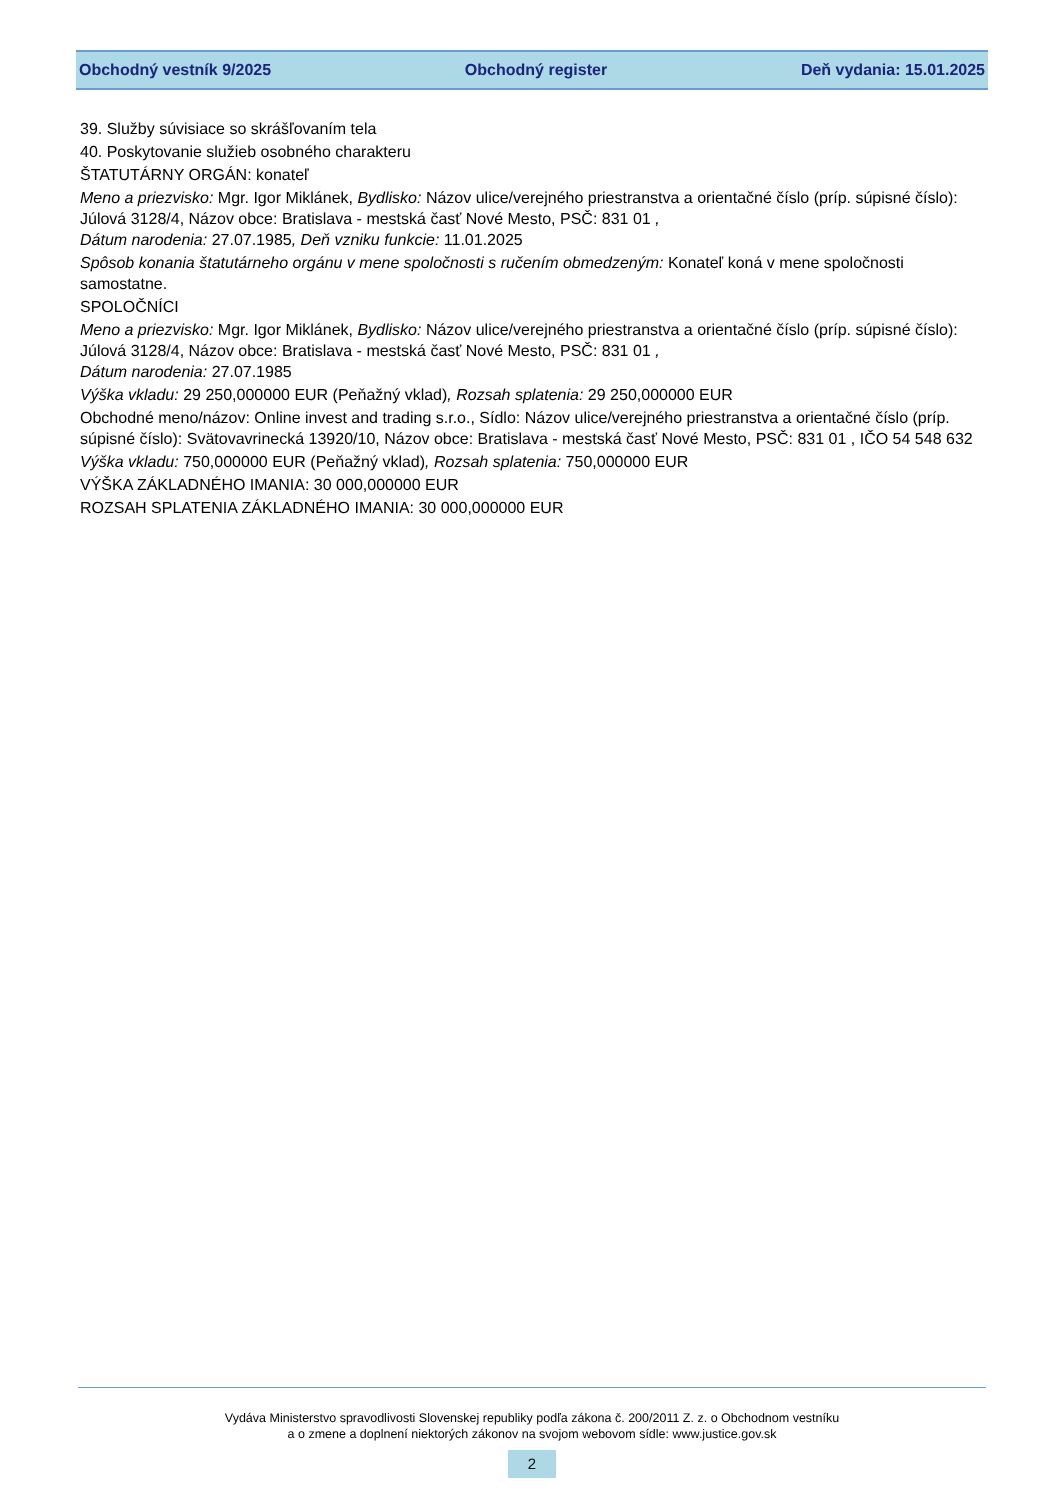Obchodný vestník 9/2025 Obchodný register Deň vydania: 15.01.2025
39. Služby súvisiace so skrášľovaním tela
40. Poskytovanie služieb osobného charakteru
ŠTATUTÁRNY ORGÁN: konateľ
Meno a priezvisko: Mgr. Igor Miklánek, Bydlisko: Názov ulice/verejného priestranstva a orientačné číslo (príp. súpisné číslo): Júlová 3128/4, Názov obce: Bratislava - mestská časť Nové Mesto, PSČ: 831 01 ,
Dátum narodenia: 27.07.1985, Deň vzniku funkcie: 11.01.2025
Spôsob konania štatutárneho orgánu v mene spoločnosti s ručením obmedzeným: Konateľ koná v mene spoločnosti samostatne.
SPOLOČNÍCI
Meno a priezvisko: Mgr. Igor Miklánek, Bydlisko: Názov ulice/verejného priestranstva a orientačné číslo (príp. súpisné číslo): Júlová 3128/4, Názov obce: Bratislava - mestská časť Nové Mesto, PSČ: 831 01 ,
Dátum narodenia: 27.07.1985
Výška vkladu: 29 250,000000 EUR (Peňažný vklad), Rozsah splatenia: 29 250,000000 EUR
Obchodné meno/názov: Online invest and trading s.r.o., Sídlo: Názov ulice/verejného priestranstva a orientačné číslo (príp. súpisné číslo): Svätovavrinecká 13920/10, Názov obce: Bratislava - mestská časť Nové Mesto, PSČ: 831 01 , IČO 54 548 632
Výška vkladu: 750,000000 EUR (Peňažný vklad), Rozsah splatenia: 750,000000 EUR
VÝŠKA ZÁKLADNÉHO IMANIA: 30 000,000000 EUR
ROZSAH SPLATENIA ZÁKLADNÉHO IMANIA: 30 000,000000 EUR
Vydáva Ministerstvo spravodlivosti Slovenskej republiky podľa zákona č. 200/2011 Z. z. o Obchodnom vestníku
a o zmene a doplnení niektorých zákonov na svojom webovom sídle: www.justice.gov.sk
2